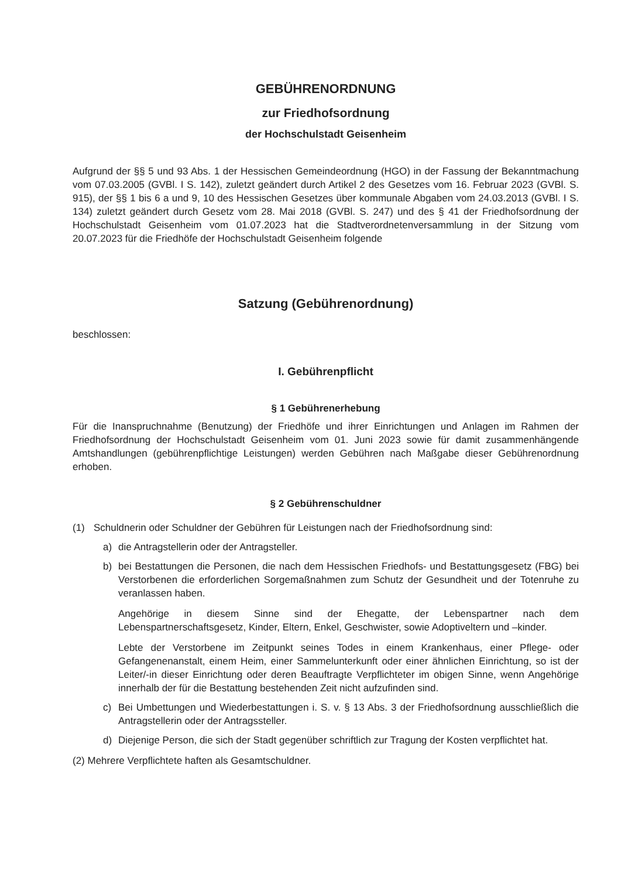GEBÜHRENORDNUNG
zur Friedhofsordnung
der Hochschulstadt Geisenheim
Aufgrund der §§ 5 und 93 Abs. 1 der Hessischen Gemeindeordnung (HGO) in der Fassung der Bekanntmachung vom 07.03.2005 (GVBl. I S. 142), zuletzt geändert durch Artikel 2 des Gesetzes vom 16. Februar 2023 (GVBl. S. 915), der §§ 1 bis 6 a und 9, 10 des Hessischen Gesetzes über kommunale Abgaben vom 24.03.2013 (GVBl. I S. 134) zuletzt geändert durch Gesetz vom 28. Mai 2018 (GVBl. S. 247) und des § 41 der Friedhofsordnung der Hochschulstadt Geisenheim vom 01.07.2023 hat die Stadtverordnetenversammlung in der Sitzung vom 20.07.2023 für die Friedhöfe der Hochschulstadt Geisenheim folgende
Satzung (Gebührenordnung)
beschlossen:
I. Gebührenpflicht
§ 1 Gebührenerhebung
Für die Inanspruchnahme (Benutzung) der Friedhöfe und ihrer Einrichtungen und Anlagen im Rahmen der Friedhofsordnung der Hochschulstadt Geisenheim vom 01. Juni 2023 sowie für damit zusammenhängende Amtshandlungen (gebührenpflichtige Leistungen) werden Gebühren nach Maßgabe dieser Gebührenordnung erhoben.
§ 2 Gebührenschuldner
(1) Schuldnerin oder Schuldner der Gebühren für Leistungen nach der Friedhofsordnung sind:
a) die Antragstellerin oder der Antragsteller.
b) bei Bestattungen die Personen, die nach dem Hessischen Friedhofs- und Bestattungsgesetz (FBG) bei Verstorbenen die erforderlichen Sorgemaßnahmen zum Schutz der Gesundheit und der Totenruhe zu veranlassen haben.
Angehörige in diesem Sinne sind der Ehegatte, der Lebenspartner nach dem Lebenspartnerschaftsgesetz, Kinder, Eltern, Enkel, Geschwister, sowie Adoptiveltern und –kinder.
Lebte der Verstorbene im Zeitpunkt seines Todes in einem Krankenhaus, einer Pflege- oder Gefangenenanstalt, einem Heim, einer Sammelunterkunft oder einer ähnlichen Einrichtung, so ist der Leiter/-in dieser Einrichtung oder deren Beauftragte Verpflichteter im obigen Sinne, wenn Angehörige innerhalb der für die Bestattung bestehenden Zeit nicht aufzufinden sind.
c) Bei Umbettungen und Wiederbestattungen i. S. v. § 13 Abs. 3 der Friedhofsordnung ausschließlich die Antragstellerin oder der Antragssteller.
d) Diejenige Person, die sich der Stadt gegenüber schriftlich zur Tragung der Kosten verpflichtet hat.
(2) Mehrere Verpflichtete haften als Gesamtschuldner.